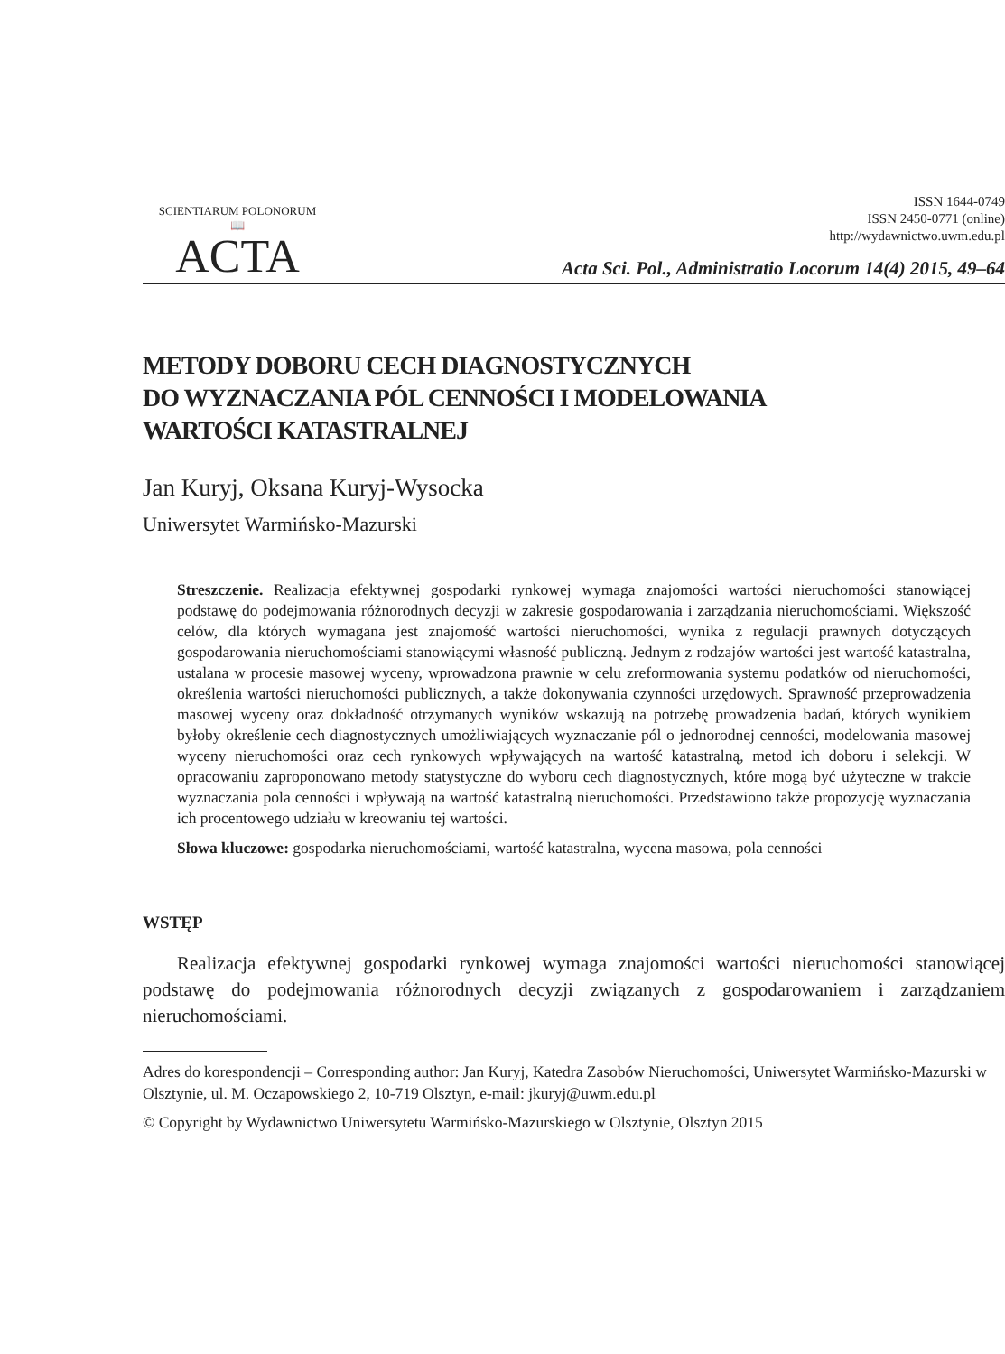SCIENTIARUM POLONORUM
📖
ACTA
ISSN 1644-0749
ISSN 2450-0771 (online)
http://wydawnictwo.uwm.edu.pl
Acta Sci. Pol., Administratio Locorum 14(4) 2015, 49–64
METODY DOBORU CECH DIAGNOSTYCZNYCH
DO WYZNACZANIA PÓL CENNOŚCI I MODELOWANIA
WARTOŚCI KATASTRALNEJ
Jan Kuryj, Oksana Kuryj-Wysocka
Uniwersytet Warmińsko-Mazurski
Streszczenie. Realizacja efektywnej gospodarki rynkowej wymaga znajomości wartości nieruchomości stanowiącej podstawę do podejmowania różnorodnych decyzji w zakresie gospodarowania i zarządzania nieruchomościami. Większość celów, dla których wymagana jest znajomość wartości nieruchomości, wynika z regulacji prawnych dotyczących gospodarowania nieruchomościami stanowiącymi własność publiczną. Jednym z rodzajów wartości jest wartość katastralna, ustalana w procesie masowej wyceny, wprowadzona prawnie w celu zreformowania systemu podatków od nieruchomości, określenia wartości nieruchomości publicznych, a także dokonywania czynności urzędowych. Sprawność przeprowadzenia masowej wyceny oraz dokładność otrzymanych wyników wskazują na potrzebę prowadzenia badań, których wynikiem byłoby określenie cech diagnostycznych umożliwiających wyznaczanie pól o jednorodnej cenności, modelowania masowej wyceny nieruchomości oraz cech rynkowych wpływających na wartość katastralną, metod ich doboru i selekcji. W opracowaniu zaproponowano metody statystyczne do wyboru cech diagnostycznych, które mogą być użyteczne w trakcie wyznaczania pola cenności i wpływają na wartość katastralną nieruchomości. Przedstawiono także propozycję wyznaczania ich procentowego udziału w kreowaniu tej wartości.
Słowa kluczowe: gospodarka nieruchomościami, wartość katastralna, wycena masowa, pola cenności
WSTĘP
Realizacja efektywnej gospodarki rynkowej wymaga znajomości wartości nieruchomości stanowiącej podstawę do podejmowania różnorodnych decyzji związanych z gospodarowaniem i zarządzaniem nieruchomościami.
Adres do korespondencji – Corresponding author: Jan Kuryj, Katedra Zasobów Nieruchomości, Uniwersytet Warmińsko-Mazurski w Olsztynie, ul. M. Oczapowskiego 2, 10-719 Olsztyn, e-mail: jkuryj@uwm.edu.pl
© Copyright by Wydawnictwo Uniwersytetu Warmińsko-Mazurskiego w Olsztynie, Olsztyn 2015